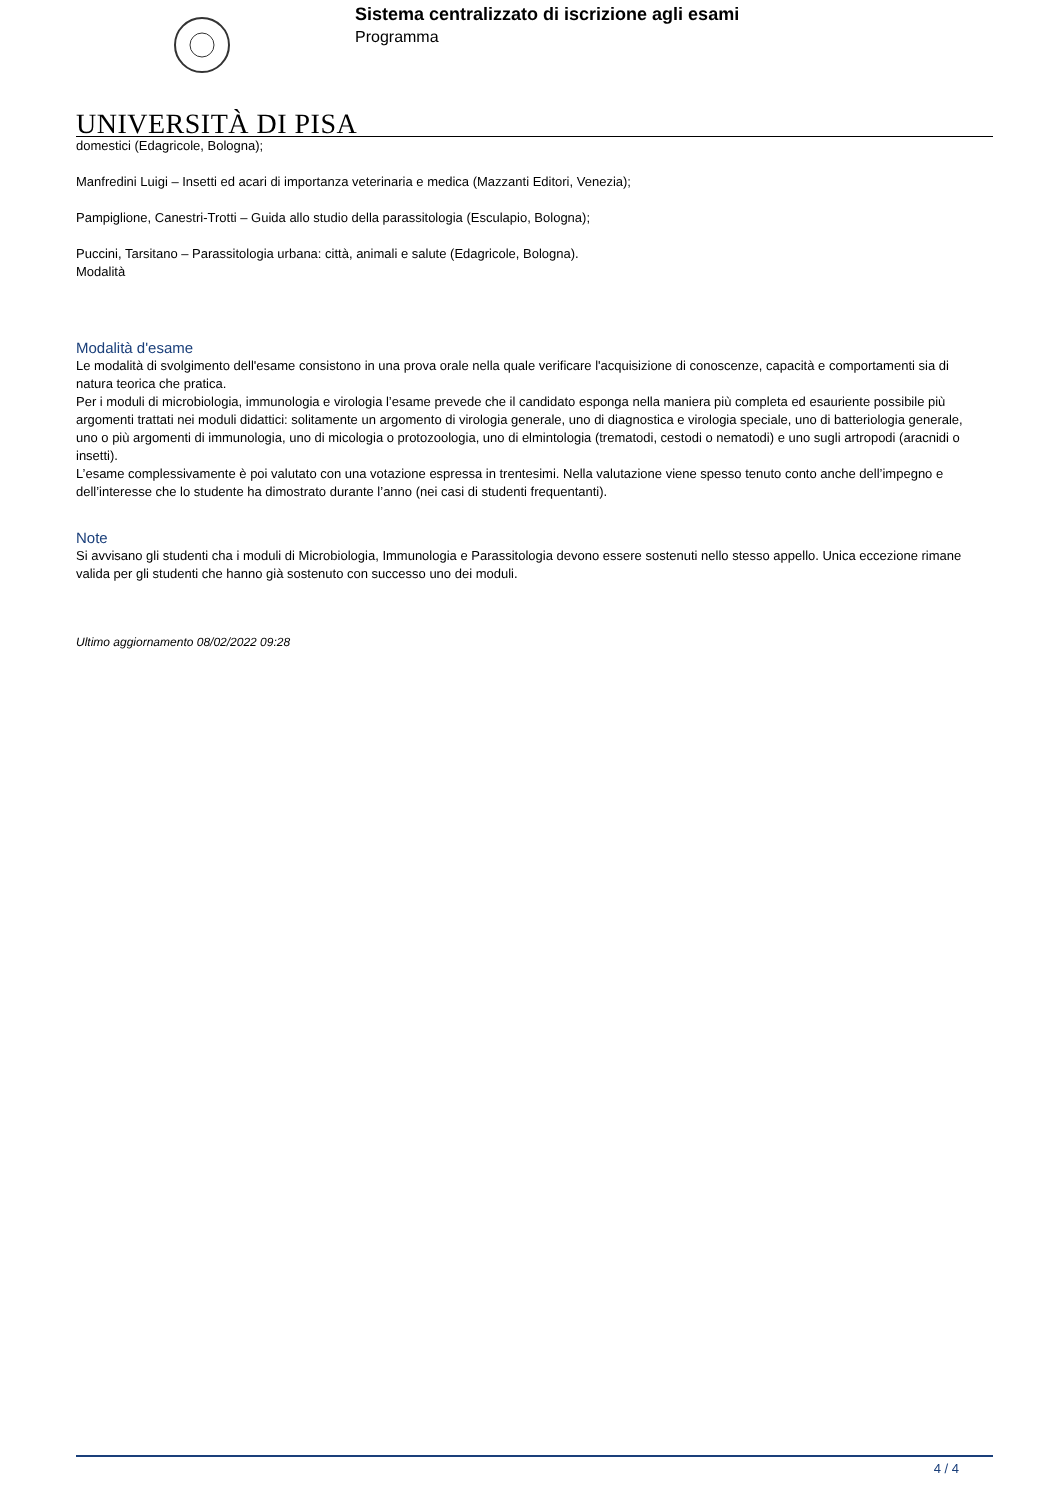UNIVERSITÀ DI PISA
Sistema centralizzato di iscrizione agli esami
Programma
domestici (Edagricole, Bologna);
Manfredini Luigi – Insetti ed acari di importanza veterinaria e medica (Mazzanti Editori, Venezia);
Pampiglione, Canestri-Trotti – Guida allo studio della parassitologia (Esculapio, Bologna);
Puccini, Tarsitano – Parassitologia urbana: città, animali e salute (Edagricole, Bologna).
Modalità
Modalità d'esame
Le modalità di svolgimento dell'esame consistono in una prova orale nella quale verificare l'acquisizione di conoscenze, capacità e comportamenti sia di natura teorica che pratica.
Per i moduli di microbiologia, immunologia e virologia l’esame prevede che il candidato esponga nella maniera più completa ed esauriente possibile più argomenti trattati nei moduli didattici: solitamente un argomento di virologia generale, uno di diagnostica e virologia speciale, uno di batteriologia generale, uno o più argomenti di immunologia, uno di micologia o protozoologia, uno di elmintologia (trematodi, cestodi o nematodi) e uno sugli artropodi (aracnidi o insetti).
L’esame complessivamente è poi valutato con una votazione espressa in trentesimi. Nella valutazione viene spesso tenuto conto anche dell’impegno e dell’interesse che lo studente ha dimostrato durante l’anno (nei casi di studenti frequentanti).
Note
Si avvisano gli studenti cha i moduli di Microbiologia, Immunologia e Parassitologia devono essere sostenuti nello stesso appello. Unica eccezione rimane valida per gli studenti che hanno già sostenuto con successo uno dei moduli.
Ultimo aggiornamento 08/02/2022 09:28
4 / 4